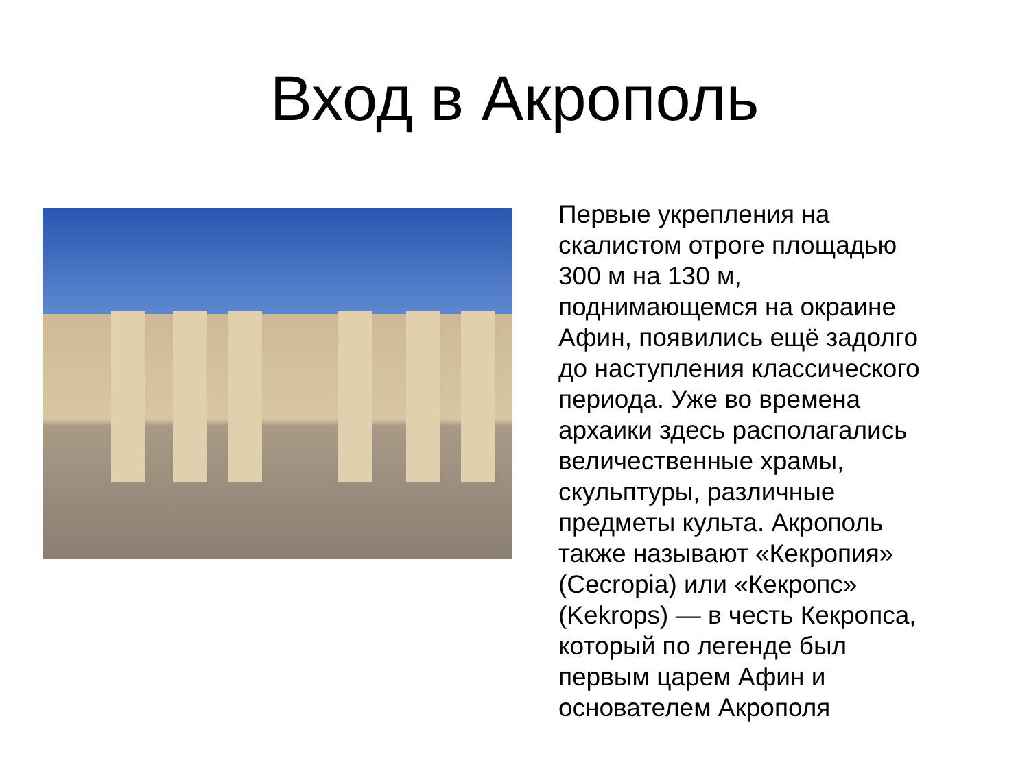Вход в Акрополь
Первые укрепления на скалистом отроге площадью 300 м на 130 м, поднимающемся на окраине Афин, появились ещё задолго до наступления классического периода. Уже во времена архаики здесь располагались величественные храмы, скульптуры, различные предметы культа. Акрополь также называют «Кекропия» (Cecropia) или «Кекропс» (Kekrops) — в честь Кекропса, который по легенде был первым царем Афин и основателем Акрополя